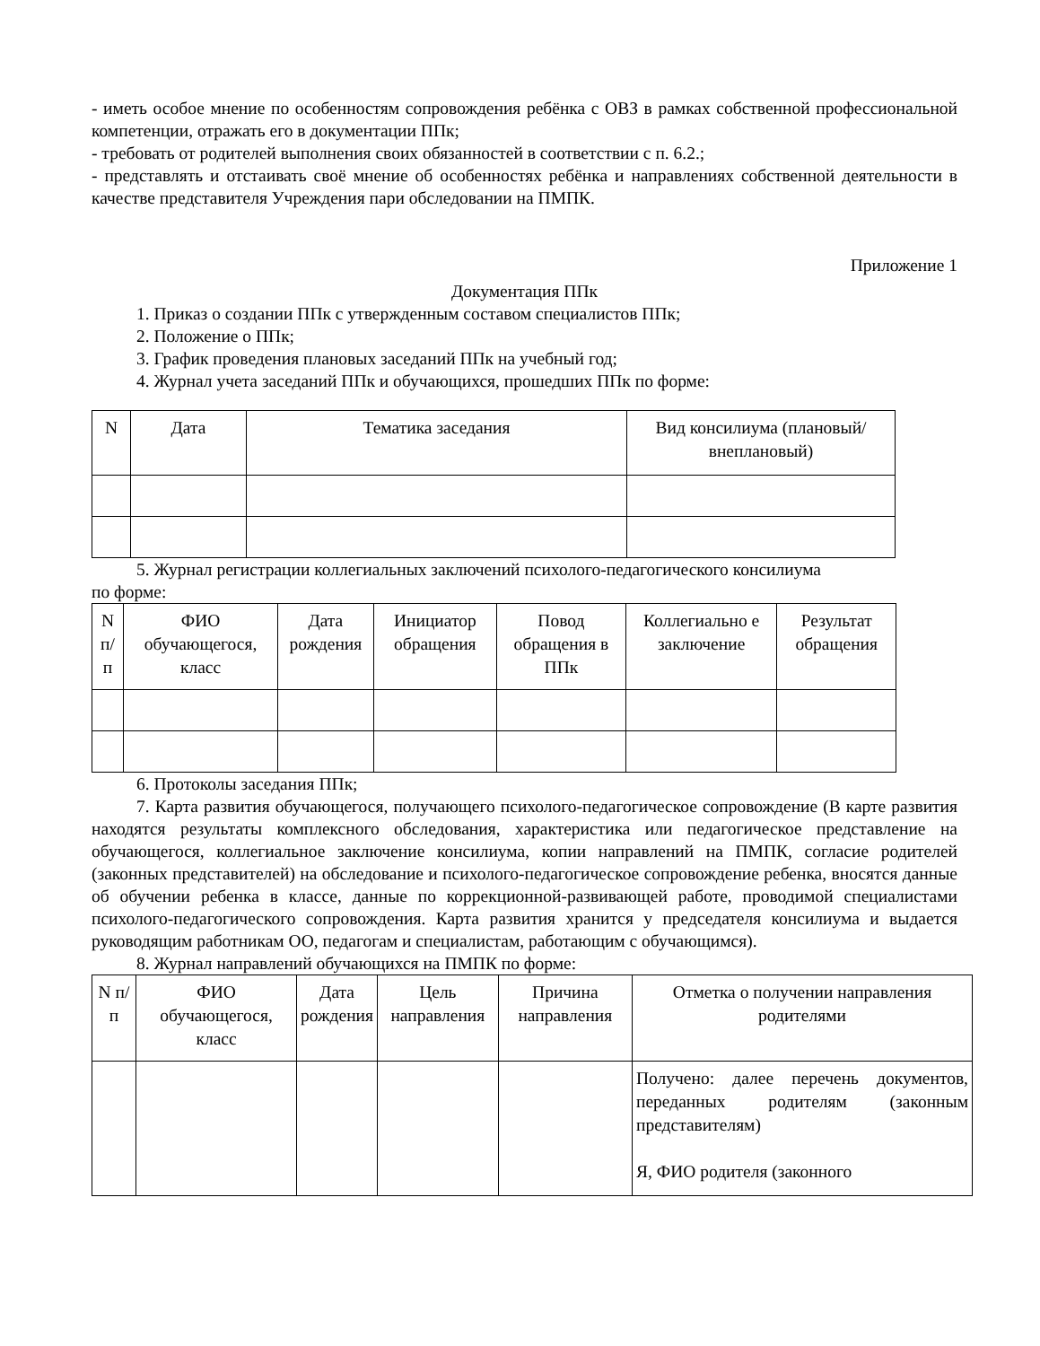- иметь особое мнение по особенностям сопровождения ребёнка с ОВЗ в рамках собственной профессиональной компетенции, отражать его в документации ППк;
- требовать от родителей выполнения своих обязанностей в соответствии с п. 6.2.;
- представлять и отстаивать своё мнение об особенностях ребёнка и направлениях собственной деятельности в качестве представителя Учреждения пари обследовании на ПМПК.
Приложение 1
Документация ППк
1. Приказ о создании ППк с утвержденным составом специалистов ППк;
2. Положение о ППк;
3. График проведения плановых заседаний ППк на учебный год;
4. Журнал учета заседаний ППк и обучающихся, прошедших ППк по форме:
| N | Дата | Тематика заседания | Вид консилиума (плановый/внеплановый) |
| --- | --- | --- | --- |
5. Журнал регистрации коллегиальных заключений психолого-педагогического консилиума
по форме:
| N п/п | ФИО обучающегося, класс | Дата рождения | Инициатор обращения | Повод обращения в ППк | Коллегиально е заключение | Результат обращения |
| --- | --- | --- | --- | --- | --- | --- |
6. Протоколы заседания ППк;
7. Карта развития обучающегося, получающего психолого-педагогическое сопровождение (В карте развития находятся результаты комплексного обследования, характеристика или педагогическое представление на обучающегося, коллегиальное заключение консилиума, копии направлений на ПМПК, согласие родителей (законных представителей) на обследование и психолого-педагогическое сопровождение ребенка, вносятся данные об обучении ребенка в классе, данные по коррекционной-развивающей работе, проводимой специалистами психолого-педагогического сопровождения. Карта развития хранится у председателя консилиума и выдается руководящим работникам ОО, педагогам и специалистам, работающим с обучающимся).
8. Журнал направлений обучающихся на ПМПК по форме:
| N п/п | ФИО обучающегося, класс | Дата рождения | Цель направления | Причина направления | Отметка о получении направления родителями |
| --- | --- | --- | --- | --- | --- |
| | | | | | Получено: далее перечень документов, переданных родителям (законным представителям) Я, ФИО родителя (законного |